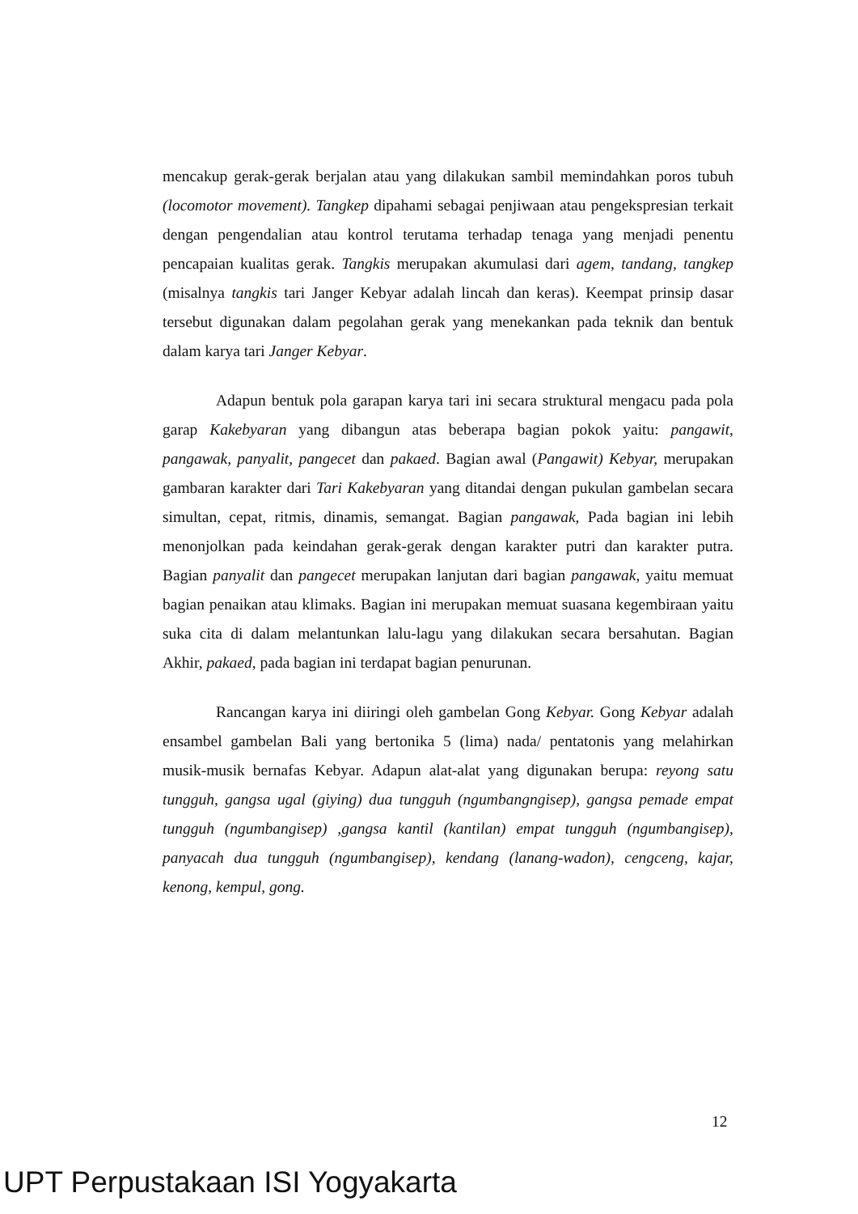mencakup gerak-gerak berjalan atau yang dilakukan sambil memindahkan poros tubuh (locomotor movement). Tangkep dipahami sebagai penjiwaan atau pengekspresian terkait dengan pengendalian atau kontrol terutama terhadap tenaga yang menjadi penentu pencapaian kualitas gerak. Tangkis merupakan akumulasi dari agem, tandang, tangkep (misalnya tangkis tari Janger Kebyar adalah lincah dan keras). Keempat prinsip dasar tersebut digunakan dalam pegolahan gerak yang menekankan pada teknik dan bentuk dalam karya tari Janger Kebyar.
Adapun bentuk pola garapan karya tari ini secara struktural mengacu pada pola garap Kakebyaran yang dibangun atas beberapa bagian pokok yaitu: pangawit, pangawak, panyalit, pangecet dan pakaed. Bagian awal (Pangawit) Kebyar, merupakan gambaran karakter dari Tari Kakebyaran yang ditandai dengan pukulan gambelan secara simultan, cepat, ritmis, dinamis, semangat. Bagian pangawak, Pada bagian ini lebih menonjolkan pada keindahan gerak-gerak dengan karakter putri dan karakter putra. Bagian panyalit dan pangecet merupakan lanjutan dari bagian pangawak, yaitu memuat bagian penaikan atau klimaks. Bagian ini merupakan memuat suasana kegembiraan yaitu suka cita di dalam melantunkan lalu-lagu yang dilakukan secara bersahutan. Bagian Akhir, pakaed, pada bagian ini terdapat bagian penurunan.
Rancangan karya ini diiringi oleh gambelan Gong Kebyar. Gong Kebyar adalah ensambel gambelan Bali yang bertonika 5 (lima) nada/ pentatonis yang melahirkan musik-musik bernafas Kebyar. Adapun alat-alat yang digunakan berupa: reyong satu tungguh, gangsa ugal (giying) dua tungguh (ngumbangngisep), gangsa pemade empat tungguh (ngumbangisep) ,gangsa kantil (kantilan) empat tungguh (ngumbangisep), panyacah dua tungguh (ngumbangisep), kendang (lanang-wadon), cengceng, kajar, kenong, kempul, gong.
12
UPT Perpustakaan ISI Yogyakarta